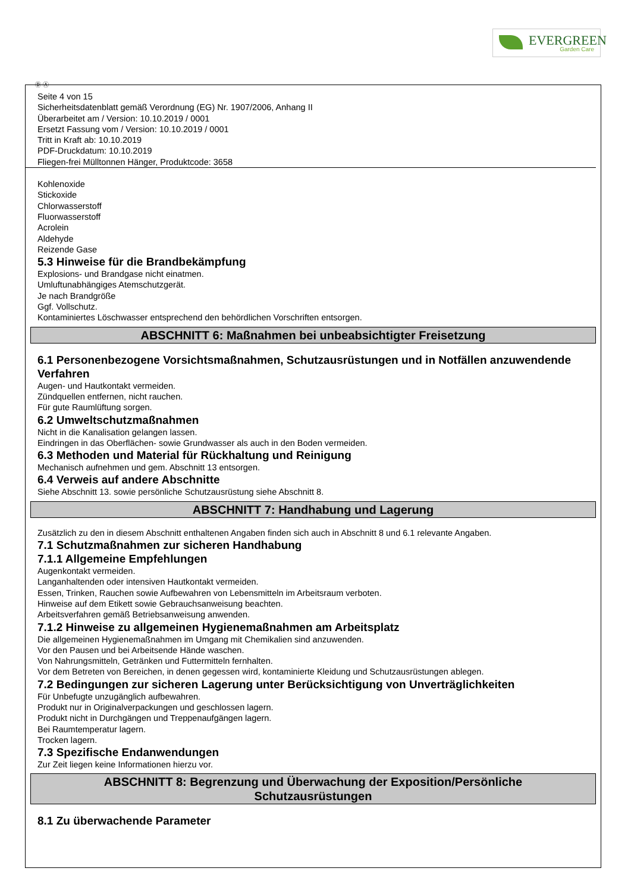EVERGREEN
Garden Care
Ⓓ Ⓐ
Seite 4 von 15
Sicherheitsdatenblatt gemäß Verordnung (EG) Nr. 1907/2006, Anhang II
Überarbeitet am / Version: 10.10.2019 / 0001
Ersetzt Fassung vom / Version: 10.10.2019 / 0001
Tritt in Kraft ab: 10.10.2019
PDF-Druckdatum: 10.10.2019
Fliegen-frei Mülltonnen Hänger, Produktcode: 3658
Kohlenoxide
Stickoxide
Chlorwasserstoff
Fluorwasserstoff
Acrolein
Aldehyde
Reizende Gase
5.3 Hinweise für die Brandbekämpfung
Explosions- und Brandgase nicht einatmen.
Umluftunabhängiges Atemschutzgerät.
Je nach Brandgröße
Ggf. Vollschutz.
Kontaminiertes Löschwasser entsprechend den behördlichen Vorschriften entsorgen.
ABSCHNITT 6: Maßnahmen bei unbeabsichtigter Freisetzung
6.1 Personenbezogene Vorsichtsmaßnahmen, Schutzausrüstungen und in Notfällen anzuwendende Verfahren
Augen- und Hautkontakt vermeiden.
Zündquellen entfernen, nicht rauchen.
Für gute Raumlüftung sorgen.
6.2 Umweltschutzmaßnahmen
Nicht in die Kanalisation gelangen lassen.
Eindringen in das Oberflächen- sowie Grundwasser als auch in den Boden vermeiden.
6.3 Methoden und Material für Rückhaltung und Reinigung
Mechanisch aufnehmen und gem. Abschnitt 13 entsorgen.
6.4 Verweis auf andere Abschnitte
Siehe Abschnitt 13. sowie persönliche Schutzausrüstung siehe Abschnitt 8.
ABSCHNITT 7: Handhabung und Lagerung
Zusätzlich zu den in diesem Abschnitt enthaltenen Angaben finden sich auch in Abschnitt 8 und 6.1 relevante Angaben.
7.1 Schutzmaßnahmen zur sicheren Handhabung
7.1.1 Allgemeine Empfehlungen
Augenkontakt vermeiden.
Langanhaltenden oder intensiven Hautkontakt vermeiden.
Essen, Trinken, Rauchen sowie Aufbewahren von Lebensmitteln im Arbeitsraum verboten.
Hinweise auf dem Etikett sowie Gebrauchsanweisung beachten.
Arbeitsverfahren gemäß Betriebsanweisung anwenden.
7.1.2 Hinweise zu allgemeinen Hygienemaßnahmen am Arbeitsplatz
Die allgemeinen Hygienemaßnahmen im Umgang mit Chemikalien sind anzuwenden.
Vor den Pausen und bei Arbeitsende Hände waschen.
Von Nahrungsmitteln, Getränken und Futtermitteln fernhalten.
Vor dem Betreten von Bereichen, in denen gegessen wird, kontaminierte Kleidung und Schutzausrüstungen ablegen.
7.2 Bedingungen zur sicheren Lagerung unter Berücksichtigung von Unverträglichkeiten
Für Unbefugte unzugänglich aufbewahren.
Produkt nur in Originalverpackungen und geschlossen lagern.
Produkt nicht in Durchgängen und Treppenaufgängen lagern.
Bei Raumtemperatur lagern.
Trocken lagern.
7.3 Spezifische Endanwendungen
Zur Zeit liegen keine Informationen hierzu vor.
ABSCHNITT 8: Begrenzung und Überwachung der Exposition/Persönliche
Schutzausrüstungen
8.1 Zu überwachende Parameter